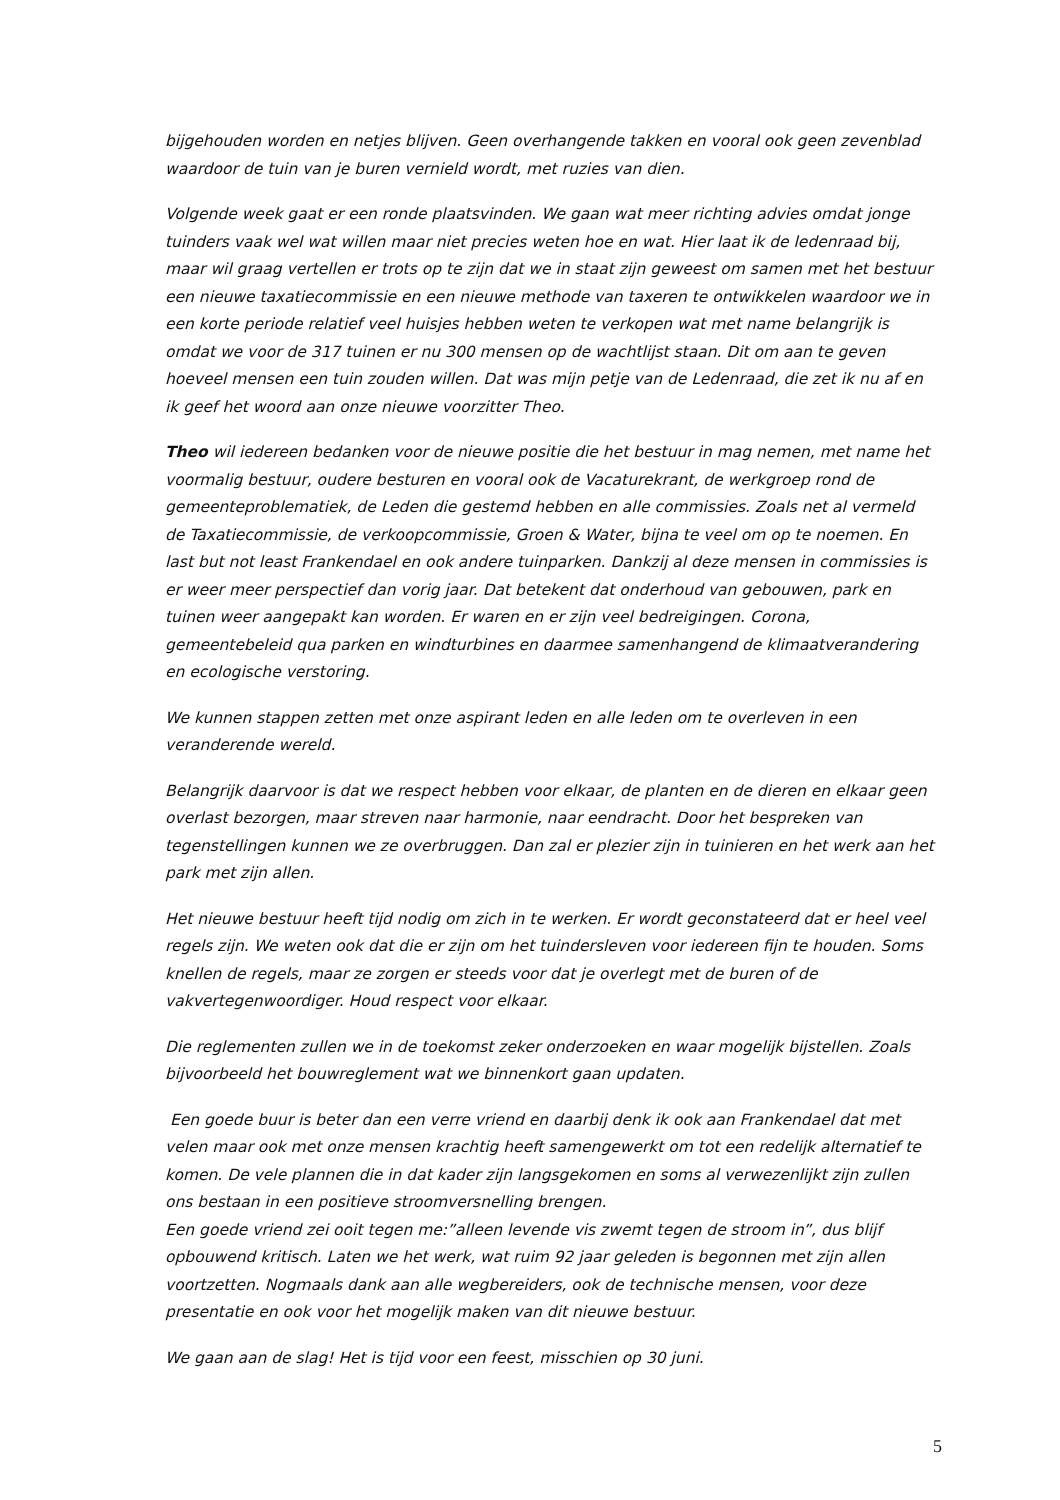bijgehouden worden en netjes blijven. Geen overhangende takken en vooral ook geen zevenblad waardoor de tuin van je buren vernield wordt, met ruzies van dien.
Volgende week gaat er een ronde plaatsvinden. We gaan wat meer richting advies omdat jonge tuinders vaak wel wat willen maar niet precies weten hoe en wat. Hier laat ik de ledenraad bij, maar wil graag vertellen er trots op te zijn dat we in staat zijn geweest om samen met het bestuur een nieuwe taxatiecommissie en een nieuwe methode van taxeren te ontwikkelen waardoor we in een korte periode relatief veel huisjes hebben weten te verkopen wat met name belangrijk is omdat we voor de 317 tuinen er nu 300 mensen op de wachtlijst staan. Dit om aan te geven hoeveel mensen een tuin zouden willen. Dat was mijn petje van de Ledenraad, die zet ik nu af en ik geef het woord aan onze nieuwe voorzitter Theo.
Theo wil iedereen bedanken voor de nieuwe positie die het bestuur in mag nemen, met name het voormalig bestuur, oudere besturen en vooral ook de Vacaturekrant, de werkgroep rond de gemeenteproblematiek, de Leden die gestemd hebben en alle commissies. Zoals net al vermeld de Taxatiecommissie, de verkoopcommissie, Groen & Water, bijna te veel om op te noemen. En last but not least Frankendael en ook andere tuinparken. Dankzij al deze mensen in commissies is er weer meer perspectief dan vorig jaar. Dat betekent dat onderhoud van gebouwen, park en tuinen weer aangepakt kan worden. Er waren en er zijn veel bedreigingen. Corona, gemeentebeleid qua parken en windturbines en daarmee samenhangend de klimaatverandering en ecologische verstoring.
We kunnen stappen zetten met onze aspirant leden en alle leden om te overleven in een veranderende wereld.
Belangrijk daarvoor is dat we respect hebben voor elkaar, de planten en de dieren en elkaar geen overlast bezorgen, maar streven naar harmonie, naar eendracht. Door het bespreken van tegenstellingen kunnen we ze overbruggen. Dan zal er plezier zijn in tuinieren en het werk aan het park met zijn allen.
Het nieuwe bestuur heeft tijd nodig om zich in te werken. Er wordt geconstateerd dat er heel veel regels zijn. We weten ook dat die er zijn om het tuindersleven voor iedereen fijn te houden. Soms knellen de regels, maar ze zorgen er steeds voor dat je overlegt met de buren of de vakvertegenwoordiger. Houd respect voor elkaar.
Die reglementen zullen we in de toekomst zeker onderzoeken en waar mogelijk bijstellen. Zoals bijvoorbeeld het bouwreglement wat we binnenkort gaan updaten.
Een goede buur is beter dan een verre vriend en daarbij denk ik ook aan Frankendael dat met velen maar ook met onze mensen krachtig heeft samengewerkt om tot een redelijk alternatief te komen. De vele plannen die in dat kader zijn langsgekomen en soms al verwezenlijkt zijn zullen ons bestaan in een positieve stroomversnelling brengen.
Een goede vriend zei ooit tegen me:”alleen levende vis zwemt tegen de stroom in”, dus blijf opbouwend kritisch. Laten we het werk, wat ruim 92 jaar geleden is begonnen met zijn allen voortzetten. Nogmaals dank aan alle wegbereiders, ook de technische mensen, voor deze presentatie en ook voor het mogelijk maken van dit nieuwe bestuur.
We gaan aan de slag! Het is tijd voor een feest, misschien op 30 juni.
5